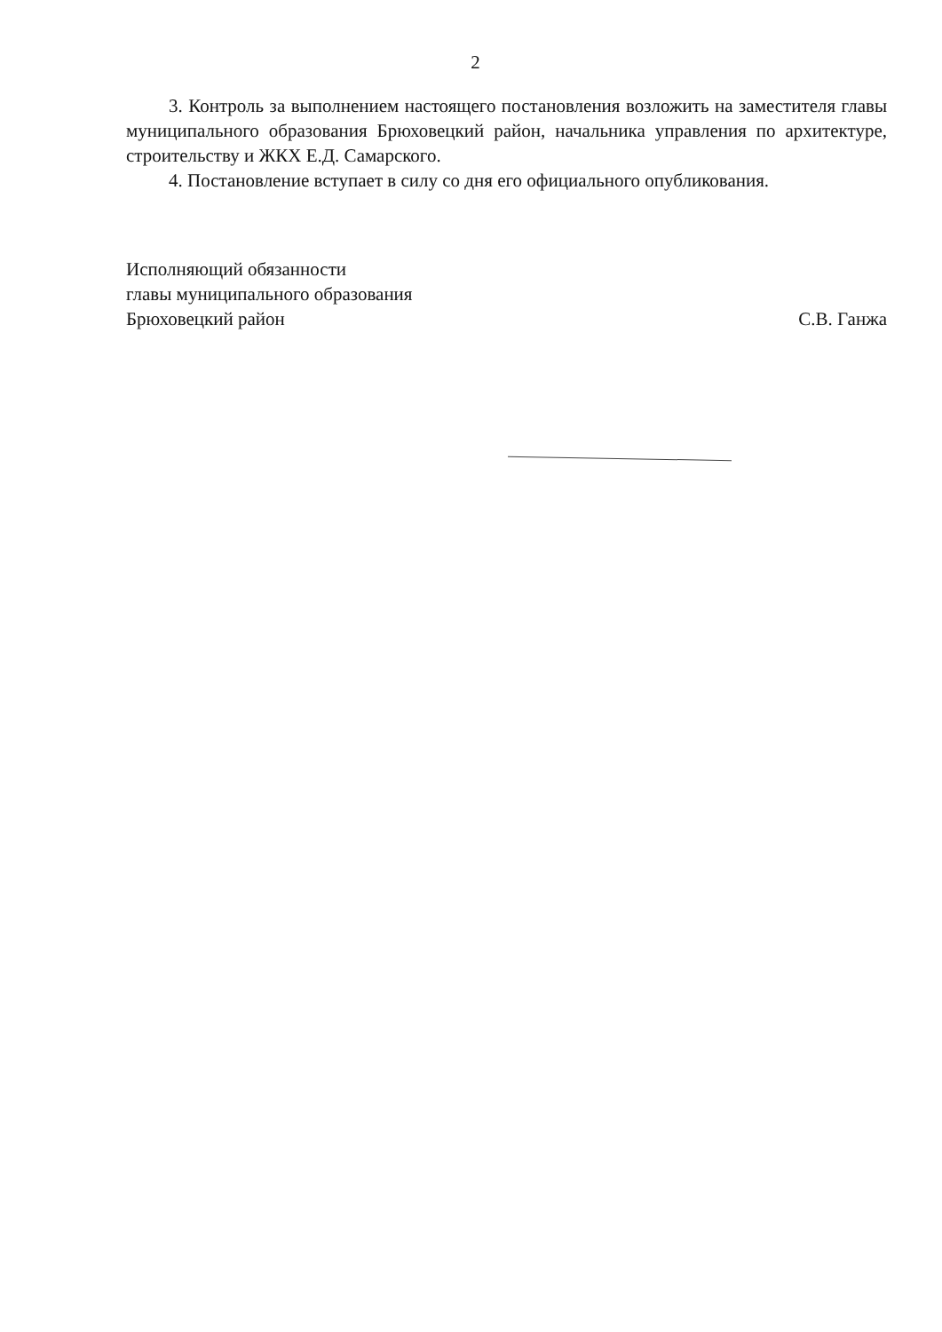2
3. Контроль за выполнением настоящего постановления возложить на заместителя главы муниципального образования Брюховецкий район, начальника управления по архитектуре, строительству и ЖКХ Е.Д. Самарского.
4. Постановление вступает в силу со дня его официального опубликования.
Исполняющий обязанности
главы муниципального образования
Брюховецкий район
С.В. Ганжа